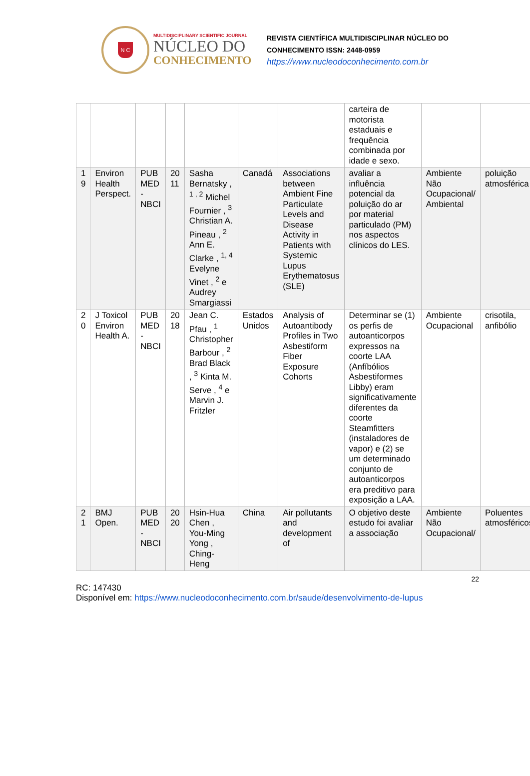N C
MULTIDISCIPLINARY SCIENTIFIC JOURNAL
NÚCLEO DO
CONHECIMENTO
REVISTA CIENTÍFICA MULTIDISCIPLINAR NÚCLEO DO
CONHECIMENTO ISSN: 2448-0959
https://www.nucleodoconhecimento.com.br
| | | | | | | | carteira de motorista estaduais e frequência combinada por idade e sexo. | | |
| 1 9 | Environ Health Perspect. | PUB MED - NBCI | 20 11 | Sasha Bernatsky , <sup>1 , 2</sup> Michel Fournier , <sup>3</sup> Christian A. Pineau , <sup>2</sup> Ann E. Clarke , <sup>1, 4</sup> Evelyne Vinet , <sup>2</sup> e Audrey Smargiassi | Canadá | Associations between Ambient Fine Particulate Levels and Disease Activity in Patients with Systemic Lupus Erythematosus (SLE) | avaliar a influência potencial da poluição do ar por material particulado (PM) nos aspectos clínicos do LES. | Ambiente Não Ocupacional/ Ambiental | poluição atmosférica |
| 2 0 | J Toxicol Environ Health A. | PUB MED - NBCI | 20 18 | Jean C. Pfau , <sup>1</sup> Christopher Barbour , <sup>2</sup> Brad Black , <sup>3</sup> Kinta M. Serve , <sup>4</sup> e Marvin J. Fritzler | Estados Unidos | Analysis of Autoantibody Profiles in Two Asbestiform Fiber Exposure Cohorts | Determinar se (1) os perfis de autoanticorpos expressos na coorte LAA (Anfíbólios Asbestiformes Libby) eram significativamente diferentes da coorte Steamfitters (instaladores de vapor) e (2) se um determinado conjunto de autoanticorpos era preditivo para exposição a LAA. | Ambiente Ocupacional | crisotila, anfibólio |
| 2 1 | BMJ Open. | PUB MED - NBCI | 20 20 | Hsin-Hua Chen , You-Ming Yong , Ching-Heng | China | Air pollutants and development of | O objetivo deste estudo foi avaliar a associação | Ambiente Não Ocupacional/ | Poluentes atmosféricos |
22
RC: 147430
Disponível em: https://www.nucleodoconhecimento.com.br/saude/desenvolvimento-de-lupus